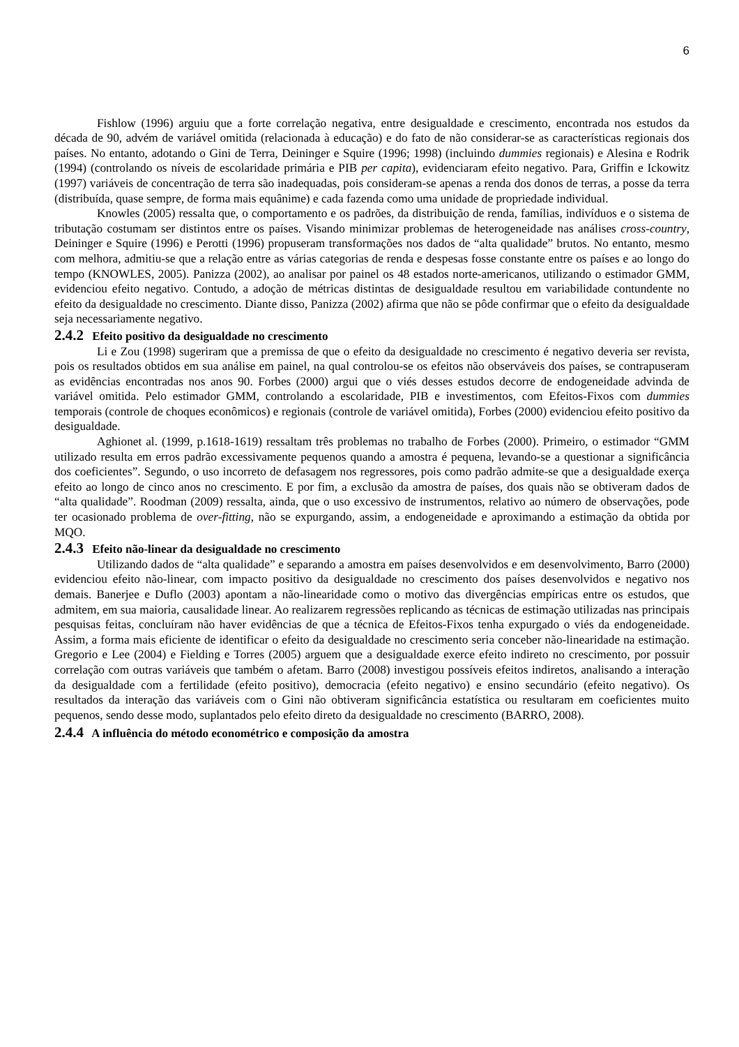6
Fishlow (1996) arguiu que a forte correlação negativa, entre desigualdade e crescimento, encontrada nos estudos da década de 90, advém de variável omitida (relacionada à educação) e do fato de não considerar-se as características regionais dos países. No entanto, adotando o Gini de Terra, Deininger e Squire (1996; 1998) (incluindo dummies regionais) e Alesina e Rodrik (1994) (controlando os níveis de escolaridade primária e PIB per capita), evidenciaram efeito negativo. Para, Griffin e Ickowitz (1997) variáveis de concentração de terra são inadequadas, pois consideram-se apenas a renda dos donos de terras, a posse da terra (distribuída, quase sempre, de forma mais equânime) e cada fazenda como uma unidade de propriedade individual.
Knowles (2005) ressalta que, o comportamento e os padrões, da distribuição de renda, famílias, indivíduos e o sistema de tributação costumam ser distintos entre os países. Visando minimizar problemas de heterogeneidade nas análises cross-country, Deininger e Squire (1996) e Perotti (1996) propuseram transformações nos dados de “alta qualidade” brutos. No entanto, mesmo com melhora, admitiu-se que a relação entre as várias categorias de renda e despesas fosse constante entre os países e ao longo do tempo (KNOWLES, 2005). Panizza (2002), ao analisar por painel os 48 estados norte-americanos, utilizando o estimador GMM, evidenciou efeito negativo. Contudo, a adoção de métricas distintas de desigualdade resultou em variabilidade contundente no efeito da desigualdade no crescimento. Diante disso, Panizza (2002) afirma que não se pôde confirmar que o efeito da desigualdade seja necessariamente negativo.
2.4.2 Efeito positivo da desigualdade no crescimento
Li e Zou (1998) sugeriram que a premissa de que o efeito da desigualdade no crescimento é negativo deveria ser revista, pois os resultados obtidos em sua análise em painel, na qual controlou-se os efeitos não observáveis dos países, se contrapuseram as evidências encontradas nos anos 90. Forbes (2000) argui que o viés desses estudos decorre de endogeneidade advinda de variável omitida. Pelo estimador GMM, controlando a escolaridade, PIB e investimentos, com Efeitos-Fixos com dummies temporais (controle de choques econômicos) e regionais (controle de variável omitida), Forbes (2000) evidenciou efeito positivo da desigualdade.
Aghionet al. (1999, p.1618-1619) ressaltam três problemas no trabalho de Forbes (2000). Primeiro, o estimador “GMM utilizado resulta em erros padrão excessivamente pequenos quando a amostra é pequena, levando-se a questionar a significância dos coeficientes”. Segundo, o uso incorreto de defasagem nos regressores, pois como padrão admite-se que a desigualdade exerça efeito ao longo de cinco anos no crescimento. E por fim, a exclusão da amostra de países, dos quais não se obtiveram dados de “alta qualidade”. Roodman (2009) ressalta, ainda, que o uso excessivo de instrumentos, relativo ao número de observações, pode ter ocasionado problema de over-fitting, não se expurgando, assim, a endogeneidade e aproximando a estimação da obtida por MQO.
2.4.3 Efeito não-linear da desigualdade no crescimento
Utilizando dados de “alta qualidade” e separando a amostra em países desenvolvidos e em desenvolvimento, Barro (2000) evidenciou efeito não-linear, com impacto positivo da desigualdade no crescimento dos países desenvolvidos e negativo nos demais. Banerjee e Duflo (2003) apontam a não-linearidade como o motivo das divergências empíricas entre os estudos, que admitem, em sua maioria, causalidade linear. Ao realizarem regressões replicando as técnicas de estimação utilizadas nas principais pesquisas feitas, concluíram não haver evidências de que a técnica de Efeitos-Fixos tenha expurgado o viés da endogeneidade. Assim, a forma mais eficiente de identificar o efeito da desigualdade no crescimento seria conceber não-linearidade na estimação. Gregorio e Lee (2004) e Fielding e Torres (2005) arguem que a desigualdade exerce efeito indireto no crescimento, por possuir correlação com outras variáveis que também o afetam. Barro (2008) investigou possíveis efeitos indiretos, analisando a interação da desigualdade com a fertilidade (efeito positivo), democracia (efeito negativo) e ensino secundário (efeito negativo). Os resultados da interação das variáveis com o Gini não obtiveram significância estatística ou resultaram em coeficientes muito pequenos, sendo desse modo, suplantados pelo efeito direto da desigualdade no crescimento (BARRO, 2008).
2.4.4 A influência do método econométrico e composição da amostra